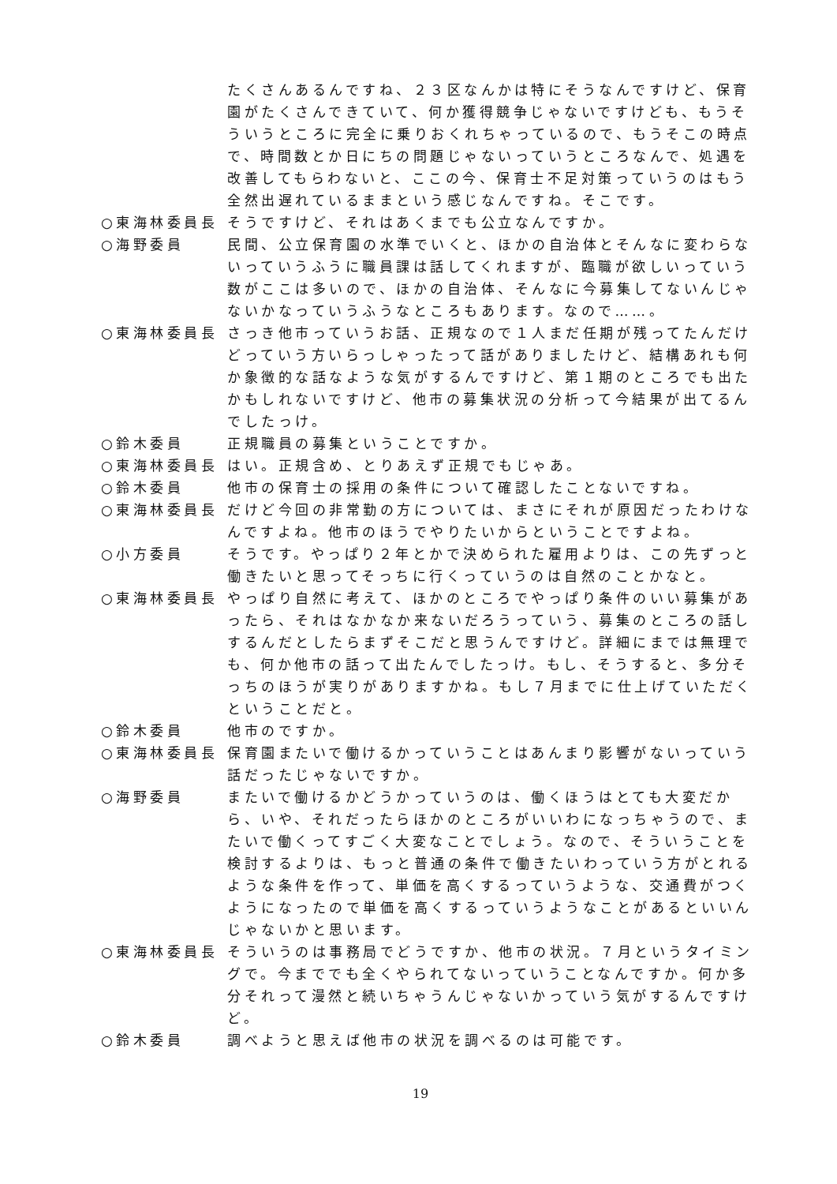たくさんあるんですね、２３区なんかは特にそうなんですけど、保育園がたくさんできていて、何か獲得競争じゃないですけども、もうそういうところに完全に乗りおくれちゃっているので、もうそこの時点で、時間数とか日にちの問題じゃないっていうところなんで、処遇を改善してもらわないと、ここの今、保育士不足対策っていうのはもう全然出遅れているままという感じなんですね。そこです。
○東海林委員長 そうですけど、それはあくまでも公立なんですか。
○海野委員 民間、公立保育園の水準でいくと、ほかの自治体とそんなに変わらないっていうふうに職員課は話してくれますが、臨職が欲しいっていう数がここは多いので、ほかの自治体、そんなに今募集してないんじゃないかなっていうふうなところもあります。なので……。
○東海林委員長 さっき他市っていうお話、正規なので１人まだ任期が残ってたんだけどっていう方いらっしゃったって話がありましたけど、結構あれも何か象徴的な話なような気がするんですけど、第１期のところでも出たかもしれないですけど、他市の募集状況の分析って今結果が出てるんでしたっけ。
○鈴木委員 正規職員の募集ということですか。
○東海林委員長 はい。正規含め、とりあえず正規でもじゃあ。
○鈴木委員 他市の保育士の採用の条件について確認したことないですね。
○東海林委員長 だけど今回の非常勤の方については、まさにそれが原因だったわけなんですよね。他市のほうでやりたいからということですよね。
○小方委員 そうです。やっぱり２年とかで決められた雇用よりは、この先ずっと働きたいと思ってそっちに行くっていうのは自然のことかなと。
○東海林委員長 やっぱり自然に考えて、ほかのところでやっぱり条件のいい募集があったら、それはなかなか来ないだろうっていう、募集のところの話しするんだとしたらまずそこだと思うんですけど。詳細にまでは無理でも、何か他市の話って出たんでしたっけ。もし、そうすると、多分そっちのほうが実りがありますかね。もし７月までに仕上げていただくということだと。
○鈴木委員 他市のですか。
○東海林委員長 保育園またいで働けるかっていうことはあんまり影響がないっていう話だったじゃないですか。
○海野委員 またいで働けるかどうかっていうのは、働くほうはとても大変だから、いや、それだったらほかのところがいいわになっちゃうので、またいで働くってすごく大変なことでしょう。なので、そういうことを検討するよりは、もっと普通の条件で働きたいわっていう方がとれるような条件を作って、単価を高くするっていうような、交通費がつくようになったので単価を高くするっていうようなことがあるといいんじゃないかと思います。
○東海林委員長 そういうのは事務局でどうですか、他市の状況。７月というタイミングで。今まででも全くやられてないっていうことなんですか。何か多分それって漫然と続いちゃうんじゃないかっていう気がするんですけど。
○鈴木委員 調べようと思えば他市の状況を調べるのは可能です。
19